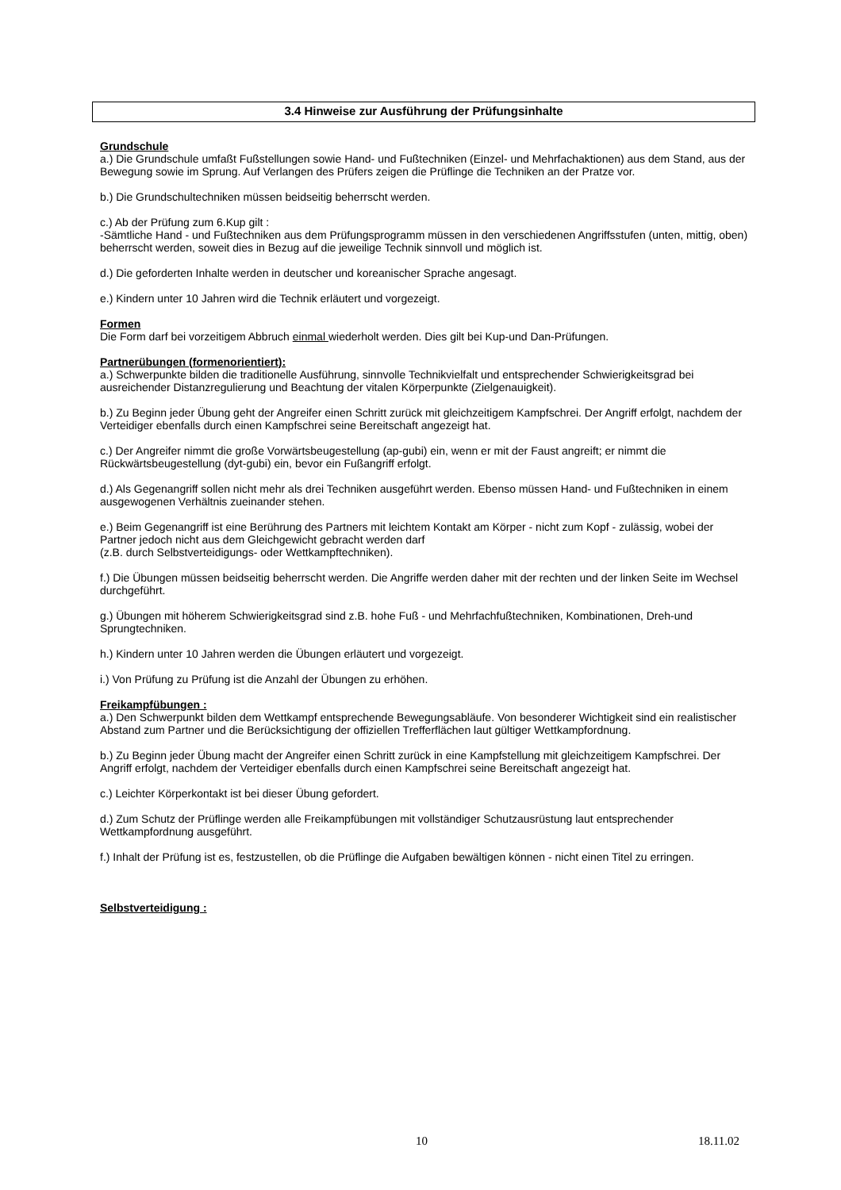3.4 Hinweise zur Ausführung der Prüfungsinhalte
Grundschule
a.) Die Grundschule umfaßt Fußstellungen sowie Hand- und Fußtechniken (Einzel- und Mehrfachaktionen) aus dem Stand, aus der Bewegung sowie im Sprung. Auf Verlangen des Prüfers zeigen die Prüflinge die Techniken an der Pratze vor.
b.) Die Grundschultechniken müssen beidseitig beherrscht werden.
c.) Ab der Prüfung zum 6.Kup gilt :
-Sämtliche Hand - und Fußtechniken aus dem Prüfungsprogramm müssen in den verschiedenen Angriffsstufen (unten, mittig, oben) beherrscht werden, soweit dies in Bezug auf die jeweilige Technik sinnvoll und möglich ist.
d.) Die geforderten Inhalte werden in deutscher und koreanischer Sprache angesagt.
e.) Kindern unter 10 Jahren wird die Technik erläutert und vorgezeigt.
Formen
Die Form darf bei vorzeitigem Abbruch einmal wiederholt werden. Dies gilt bei Kup-und Dan-Prüfungen.
Partnerübungen (formenorientiert):
a.) Schwerpunkte bilden die traditionelle Ausführung, sinnvolle Technikvielfalt und entsprechender Schwierigkeitsgrad bei ausreichender Distanzregulierung und Beachtung der vitalen Körperpunkte (Zielgenauigkeit).
b.) Zu Beginn jeder Übung geht der Angreifer einen Schritt zurück mit gleichzeitigem Kampfschrei. Der Angriff erfolgt, nachdem der Verteidiger ebenfalls durch einen Kampfschrei seine Bereitschaft angezeigt hat.
c.) Der Angreifer nimmt die große Vorwärtsbeugestellung (ap-gubi) ein, wenn er mit der Faust angreift; er nimmt die Rückwärtsbeugestellung (dyt-gubi) ein, bevor ein Fußangriff erfolgt.
d.) Als Gegenangriff sollen nicht mehr als drei Techniken ausgeführt werden. Ebenso müssen Hand- und Fußtechniken in einem ausgewogenen Verhältnis zueinander stehen.
e.) Beim Gegenangriff ist eine Berührung des Partners mit leichtem Kontakt am Körper - nicht zum Kopf - zulässig, wobei der Partner jedoch nicht aus dem Gleichgewicht gebracht werden darf
(z.B. durch Selbstverteidigungs- oder Wettkampftechniken).
f.) Die Übungen müssen beidseitig beherrscht werden. Die Angriffe werden daher mit der rechten und der linken Seite im Wechsel durchgeführt.
g.) Übungen mit höherem Schwierigkeitsgrad sind z.B. hohe Fuß - und Mehrfachfußtechniken, Kombinationen, Dreh-und Sprungtechniken.
h.) Kindern unter 10 Jahren werden die Übungen erläutert und vorgezeigt.
i.) Von Prüfung zu Prüfung ist die Anzahl der Übungen zu erhöhen.
Freikampfübungen :
a.) Den Schwerpunkt bilden dem Wettkampf entsprechende Bewegungsabläufe. Von besonderer Wichtigkeit sind ein realistischer Abstand zum Partner und die Berücksichtigung der offiziellen Trefferflächen laut gültiger Wettkampfordnung.
b.) Zu Beginn jeder Übung macht der Angreifer einen Schritt zurück in eine Kampfstellung mit gleichzeitigem Kampfschrei. Der Angriff erfolgt, nachdem der Verteidiger ebenfalls durch einen Kampfschrei seine Bereitschaft angezeigt hat.
c.) Leichter Körperkontakt ist bei dieser Übung gefordert.
d.) Zum Schutz der Prüflinge werden alle Freikampfübungen mit vollständiger Schutzausrüstung laut entsprechender Wettkampfordnung ausgeführt.
f.) Inhalt der Prüfung ist es, festzustellen, ob die Prüflinge die Aufgaben bewältigen können - nicht einen Titel zu erringen.
Selbstverteidigung :
10 18.11.02